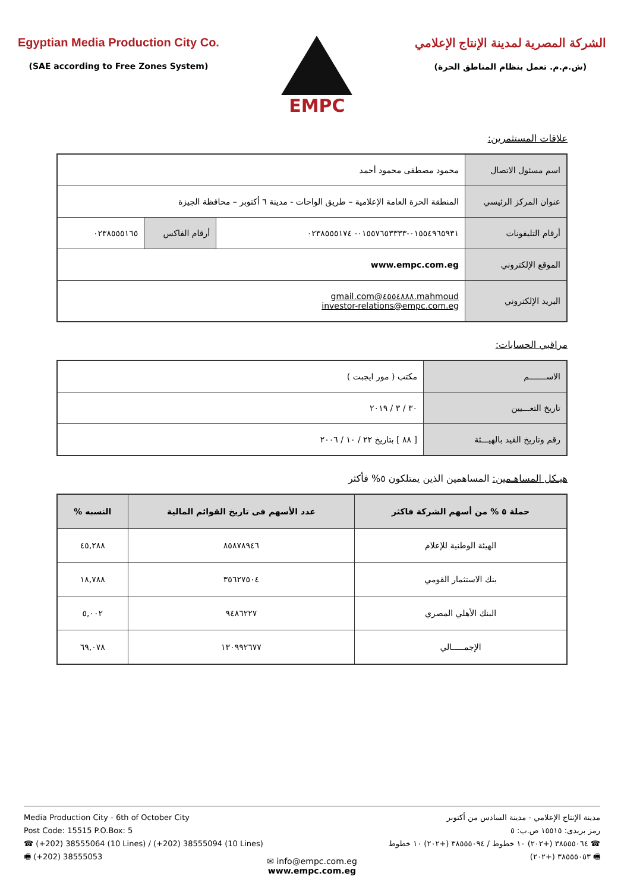Egyptian Media Production City Co.
(SAE according to Free Zones System)
EMPC
الشركة المصرية لمدينة الإنتاج الإعلامي
(ش.م.م. تعمل بنظام المناطق الحرة)
علاقات المستثمرين:
| اسم مسئول الاتصال | محمود مصطفى محمود أحمد | | |
| عنوان المركز الرئيسي | المنطقة الحرة العامة الإعلامية – طريق الواحات - مدينة ٦ أكتوبر – محافظة الجيزة | | |
| أرقام التليفونات | ٠١٥٥٤٩٦٥٩٣١-٠١٥٥٧٦٥٣٣٣٣- ٠٢٣٨٥٥٥١٧٤ | أرقام الفاكس | ٠٢٣٨٥٥٥١٦٥ |
| الموقع الإلكتروني | www.empc.com.eg | | |
| البريد الإلكتروني | mahmoud.٤٥٥٤٨٨٨@gmail.com investor-relations@empc.com.eg | | |
مراقبي الحسابات:
| الاســـــــم | مكتب ( مور ايجبت ) |
| تاريخ التعـــيين | ٣٠ / ٣ / ٢٠١٩ |
| رقم وتاريخ القيد بالهيـــئة | [ ٨٨ ] بتاريخ ٢٢ / ١٠ / ٢٠٠٦ |
هيـكل المساهـمين: المساهمين الذين يمتلكون ٥% فأكثر
| حملة ٥ % من أسهم الشركة فاكثر | عدد الأسهم فى تاريخ القوائم المالية | النسبه % |
| --- | --- | --- |
| الهيئة الوطنية للإعلام | ٨٥٨٧٨٩٤٦ | ٤٥,٢٨٨ |
| بنك الاستثمار القومي | ٣٥٦٢٧٥٠٤ | ١٨,٧٨٨ |
| البنك الأهلي المصري | ٩٤٨٦٢٢٧ | ٥,٠٠٢ |
| الإجمـــــالي | ١٣٠٩٩٢٦٧٧ | ٦٩,٠٧٨ |
Media Production City - 6th of October City
Post Code: 15515 P.O.Box: 5
☎ (+202) 38555064 (10 Lines) / (+202) 38555094 (10 Lines)
🖷 (+202) 38555053
مدينة الإنتاج الإعلامي - مدينة السادس من أكتوبر
رمز بريدى: ١٥٥١٥ ص.ب: ٥
☎ ٣٨٥٥٥٠٦٤ (+٢٠٢) ١٠ خطوط / ٣٨٥٥٥٠٩٤ (+٢٠٢) ١٠ خطوط
🖷 ٣٨٥٥٥٠٥٣ (+٢٠٢)
✉ info@empc.com.eg
www.empc.com.eg